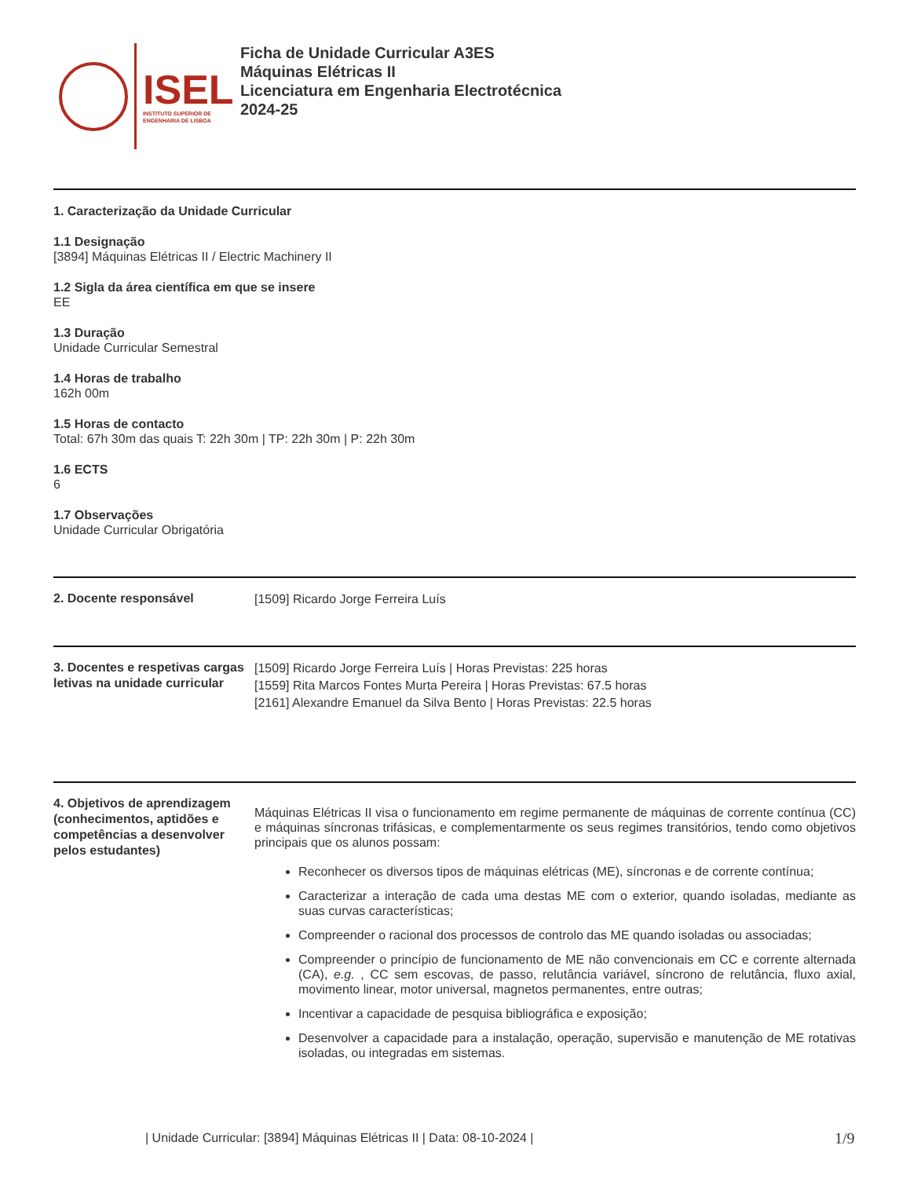ISEL
INSTITUTO SUPERIOR DE
ENGENHARIA DE LISBOA
Ficha de Unidade Curricular A3ES
Máquinas Elétricas II
Licenciatura em Engenharia Electrotécnica
2024-25
1. Caracterização da Unidade Curricular
1.1 Designação
[3894] Máquinas Elétricas II / Electric Machinery II
1.2 Sigla da área científica em que se insere
EE
1.3 Duração
Unidade Curricular Semestral
1.4 Horas de trabalho
162h 00m
1.5 Horas de contacto
Total: 67h 30m das quais T: 22h 30m | TP: 22h 30m | P: 22h 30m
1.6 ECTS
6
1.7 Observações
Unidade Curricular Obrigatória
2. Docente responsável
[1509] Ricardo Jorge Ferreira Luís
3. Docentes e respetivas cargas letivas na unidade curricular
[1509] Ricardo Jorge Ferreira Luís | Horas Previstas: 225 horas
[1559] Rita Marcos Fontes Murta Pereira | Horas Previstas: 67.5 horas
[2161] Alexandre Emanuel da Silva Bento | Horas Previstas: 22.5 horas
4. Objetivos de aprendizagem (conhecimentos, aptidões e competências a desenvolver pelos estudantes)
Máquinas Elétricas II visa o funcionamento em regime permanente de máquinas de corrente contínua (CC) e máquinas síncronas trifásicas, e complementarmente os seus regimes transitórios, tendo como objetivos principais que os alunos possam:
Reconhecer os diversos tipos de máquinas elétricas (ME), síncronas e de corrente contínua;
Caracterizar a interação de cada uma destas ME com o exterior, quando isoladas, mediante as suas curvas características;
Compreender o racional dos processos de controlo das ME quando isoladas ou associadas;
Compreender o princípio de funcionamento de ME não convencionais em CC e corrente alternada (CA), e.g. , CC sem escovas, de passo, relutância variável, síncrono de relutância, fluxo axial, movimento linear, motor universal, magnetos permanentes, entre outras;
Incentivar a capacidade de pesquisa bibliográfica e exposição;
Desenvolver a capacidade para a instalação, operação, supervisão e manutenção de ME rotativas isoladas, ou integradas em sistemas.
| Unidade Curricular: [3894] Máquinas Elétricas II | Data: 08-10-2024 |
1/9